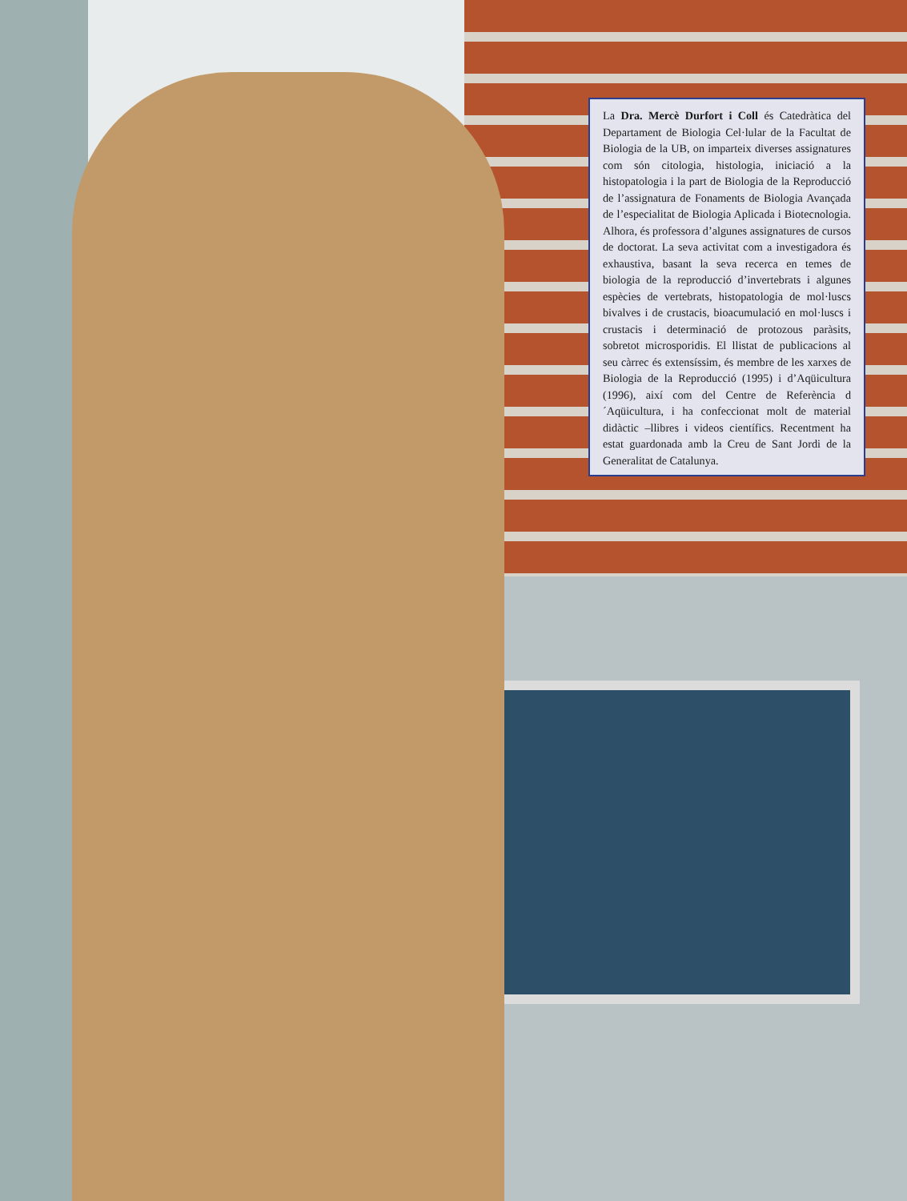La Dra. Mercè Durfort i Coll és Catedràtica del Departament de Biologia Cel·lular de la Facultat de Biologia de la UB, on imparteix diverses assignatures com són citologia, histologia, iniciació a la histopatologia i la part de Biologia de la Reproducció de l’assignatura de Fonaments de Biologia Avançada de l’especialitat de Biologia Aplicada i Biotecnologia. Alhora, és professora d’algunes assignatures de cursos de doctorat. La seva activitat com a investigadora és exhaustiva, basant la seva recerca en temes de biologia de la reproducció d’invertebrats i algunes espècies de vertebrats, histopatologia de mol·luscs bivalves i de crustacis, bioacumulació en mol·luscs i crustacis i determinació de protozous paràsits, sobretot microsporidis. El llistat de publicacions al seu càrrec és extensíssim, és membre de les xarxes de Biologia de la Reproducció (1995) i d’Aqüicultura (1996), així com del Centre de Referència d´Aqüicultura, i ha confeccionat molt de material didàctic –llibres i videos científics. Recentment ha estat guardonada amb la Creu de Sant Jordi de la Generalitat de Catalunya.